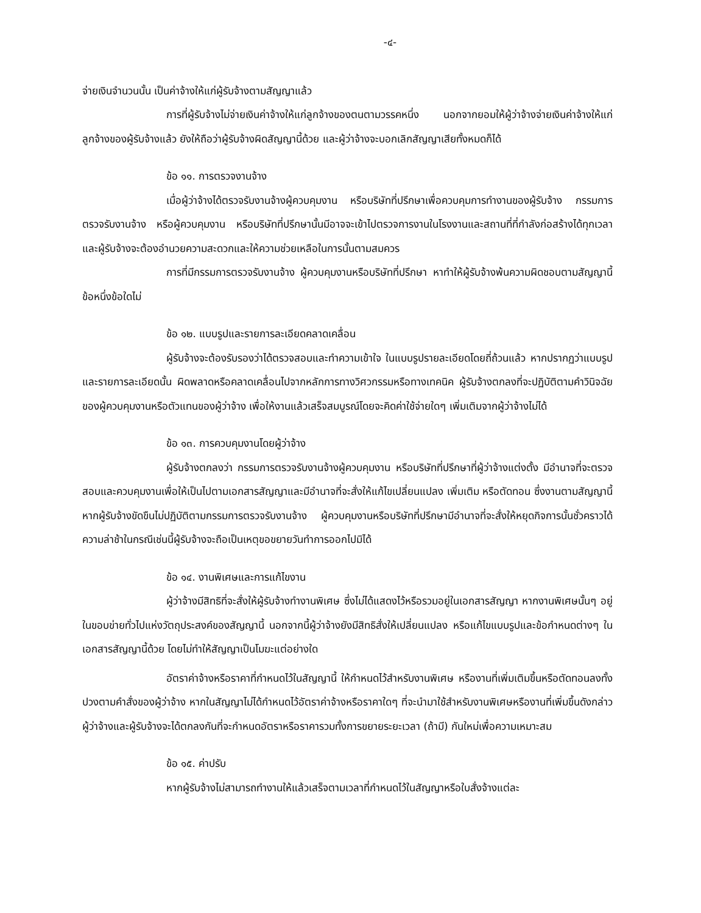-๔-
จ่ายเงินจำนวนนั้น เป็นค่าจ้างให้แก่ผู้รับจ้างตามสัญญาแล้ว
การที่ผู้รับจ้างไม่จ่ายเงินค่าจ้างให้แก่ลูกจ้างของตนตามวรรคหนึ่ง นอกจากยอมให้ผู้ว่าจ้างจ่ายเงินค่าจ้างให้แก่ลูกจ้างของผู้รับจ้างแล้ว ยังให้ถือว่าผู้รับจ้างผิดสัญญานี้ด้วย และผู้ว่าจ้างจะบอกเลิกสัญญาเสียทั้งหมดก็ได้
ข้อ ๑๑. การตรวจงานจ้าง
เมื่อผู้ว่าจ้างได้ตรวจรับงานจ้างผู้ควบคุมงาน หรือบริษัทที่ปรึกษาเพื่อควบคุมการทำงานของผู้รับจ้าง กรรมการตรวจรับงานจ้าง หรือผู้ควบคุมงาน หรือบริษัทที่ปรึกษานั้นมีอาจจะเข้าไปตรวจการงานในโรงงานและสถานที่ที่กำลังก่อสร้างได้ทุกเวลา และผู้รับจ้างจะต้องอำนวยความสะดวกและให้ความช่วยเหลือในการนั้นตามสมควร
การที่มีกรรมการตรวจรับงานจ้าง ผู้ควบคุมงานหรือบริษัทที่ปรึกษา หาทำให้ผู้รับจ้างพ้นความผิดชอบตามสัญญานี้ข้อหนึ่งข้อใดไม่
ข้อ ๑๒. แบบรูปและรายการละเอียดคลาดเคลื่อน
ผู้รับจ้างจะต้องรับรองว่าได้ตรวจสอบและทำความเข้าใจ ในแบบรูปรายละเอียดโดยถี่ถ้วนแล้ว หากปรากฏว่าแบบรูปและรายการละเอียดนั้น ผิดพลาดหรือคลาดเคลื่อนไปจากหลักการทางวิศวกรรมหรือทางเทคนิค ผู้รับจ้างตกลงที่จะปฏิบัติตามคำวินิจฉัยของผู้ควบคุมงานหรือตัวแทนของผู้ว่าจ้าง เพื่อให้งานแล้วเสร็จสมบูรณ์โดยจะคิดค่าใช้จ่ายใดๆ เพิ่มเติมจากผู้ว่าจ้างไม่ได้
ข้อ ๑๓. การควบคุมงานโดยผู้ว่าจ้าง
ผู้รับจ้างตกลงว่า กรรมการตรวจรับงานจ้างผู้ควบคุมงาน หรือบริษัทที่ปรึกษาที่ผู้ว่าจ้างแต่งตั้ง มีอำนาจที่จะตรวจสอบและควบคุมงานเพื่อให้เป็นไปตามเอกสารสัญญาและมีอำนาจที่จะสั่งให้แก้ไขเปลี่ยนแปลง เพิ่มเติม หรือตัดทอน ซึ่งงานตามสัญญานี้ หากผู้รับจ้างขัดขืนไม่ปฏิบัติตามกรรมการตรวจรับงานจ้าง ผู้ควบคุมงานหรือบริษัทที่ปรึกษามีอำนาจที่จะสั่งให้หยุดกิจการนั้นชั่วคราวได้ ความล่าช้าในกรณีเช่นนี้ผู้รับจ้างจะถือเป็นเหตุขอขยายวันทำการออกไปมิได้
ข้อ ๑๔. งานพิเศษและการแก้ไขงาน
ผู้ว่าจ้างมีสิทธิที่จะสั่งให้ผู้รับจ้างทำงานพิเศษ ซึ่งไม่ได้แสดงไว้หรือรวมอยู่ในเอกสารสัญญา หากงานพิเศษนั้นๆ อยู่ในขอบข่ายทั่วไปแห่งวัตถุประสงค์ของสัญญานี้ นอกจากนี้ผู้ว่าจ้างยังมีสิทธิสั่งให้เปลี่ยนแปลง หรือแก้ไขแบบรูปและข้อกำหนดต่างๆ ในเอกสารสัญญานี้ด้วย โดยไม่ทำให้สัญญาเป็นโมฆะแต่อย่างใด
อัตราค่าจ้างหรือราคาที่กำหนดไว้ในสัญญานี้ ให้กำหนดไว้สำหรับงานพิเศษ หรืองานที่เพิ่มเติมขึ้นหรือตัดทอนลงทั้งปวงตามคำสั่งของผู้ว่าจ้าง หากในสัญญาไม่ได้กำหนดไว้อัตราค่าจ้างหรือราคาใดๆ ที่จะนำมาใช้สำหรับงานพิเศษหรืองานที่เพิ่มขึ้นดังกล่าว ผู้ว่าจ้างและผู้รับจ้างจะได้ตกลงกันที่จะกำหนดอัตราหรือราคารวมทั้งการขยายระยะเวลา (ถ้ามี) กันใหม่เพื่อความเหมาะสม
ข้อ ๑๕. ค่าปรับ
หากผู้รับจ้างไม่สามารถทำงานให้แล้วเสร็จตามเวลาที่กำหนดไว้ในสัญญาหรือใบสั่งจ้างแต่ละ